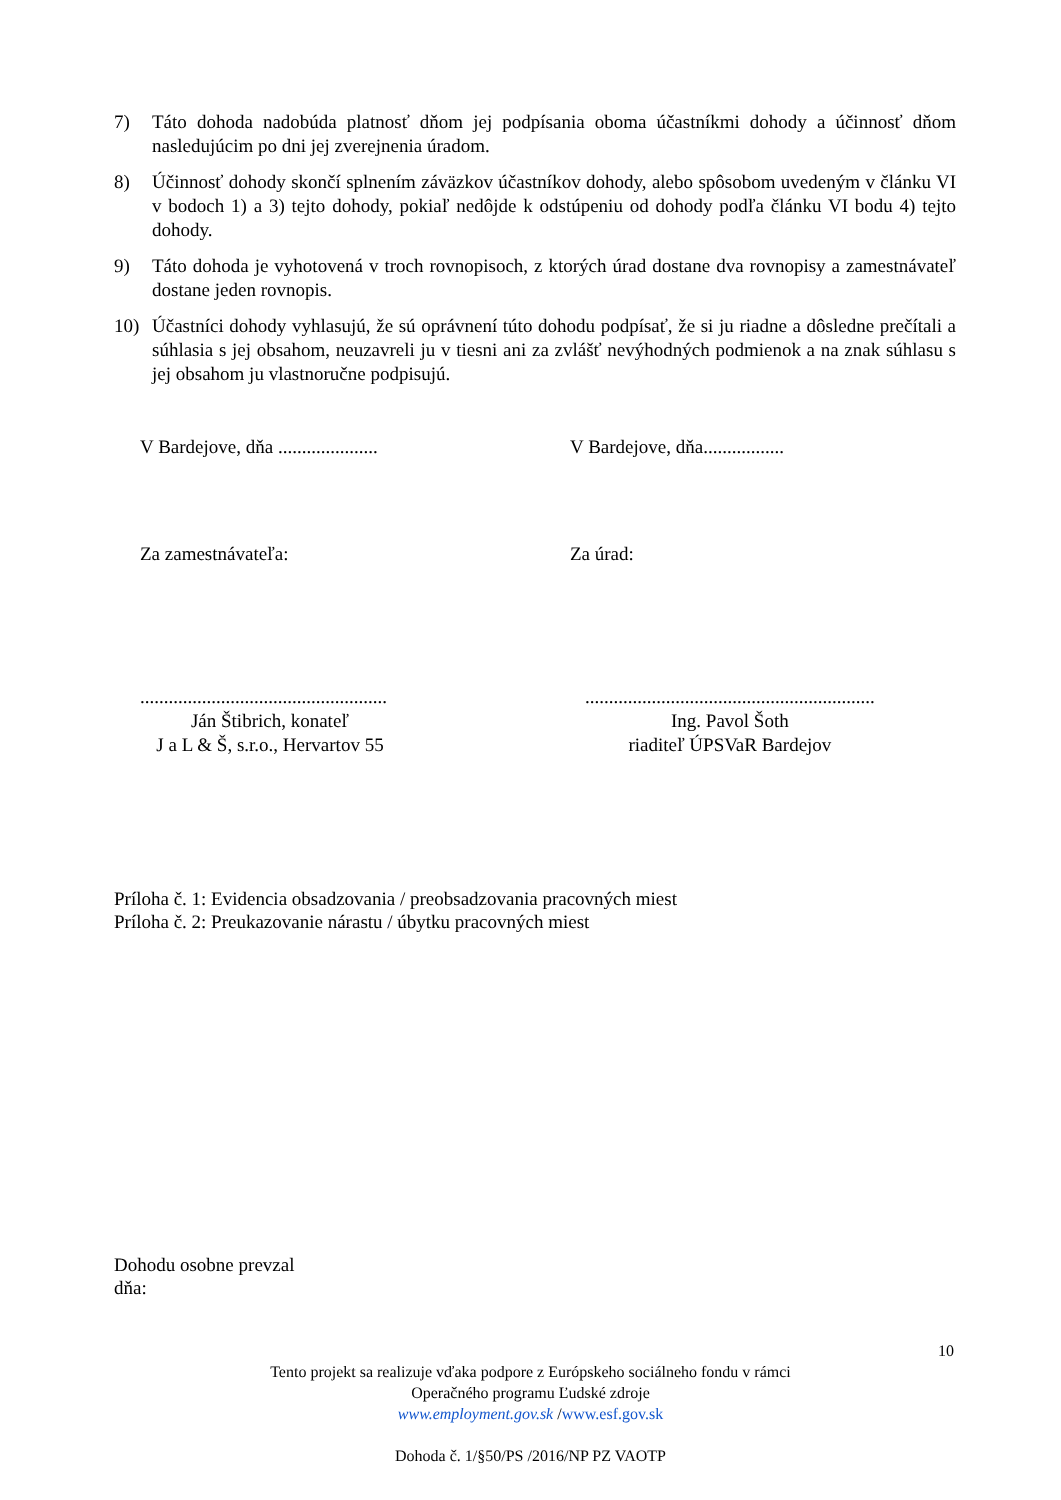7) Táto dohoda nadobúda platnosť dňom jej podpísania oboma účastníkmi dohody a účinnosť dňom nasledujúcim po dni jej zverejnenia úradom.
8) Účinnosť dohody skončí splnením záväzkov účastníkov dohody, alebo spôsobom uvedeným v článku VI v bodoch 1) a 3) tejto dohody, pokiaľ nedôjde k odstúpeniu od dohody podľa článku VI bodu 4) tejto dohody.
9) Táto dohoda je vyhotovená v troch rovnopisoch, z ktorých úrad dostane dva rovnopisy a zamestnávateľ dostane jeden rovnopis.
10) Účastníci dohody vyhlasujú, že sú oprávnení túto dohodu podpísať, že si ju riadne a dôsledne prečítali a súhlasia s jej obsahom, neuzavreli ju v tiesni ani za zvlášť nevýhodných podmienok a na znak súhlasu s jej obsahom ju vlastnoručne podpisujú.
V Bardejove, dňa .....................
V Bardejove, dňa.................
Za zamestnávateľa: Za úrad:
....................................................
Ján Štibrich, konateľ
J a L & Š, s.r.o., Hervartov 55
.............................................................
Ing. Pavol Šoth
riaditeľ ÚPSVaR Bardejov
Príloha č. 1: Evidencia obsadzovania / preobsadzovania pracovných miest
Príloha č. 2: Preukazovanie nárastu / úbytku pracovných miest
Dohodu osobne prevzal
dňa:
10
Tento projekt sa realizuje vďaka podpore z Európskeho sociálneho fondu v rámci
Operačného programu Ľudské zdroje
www.employment.gov.sk /www.esf.gov.sk
Dohoda č. 1/§50/PS /2016/NP PZ VAOTP